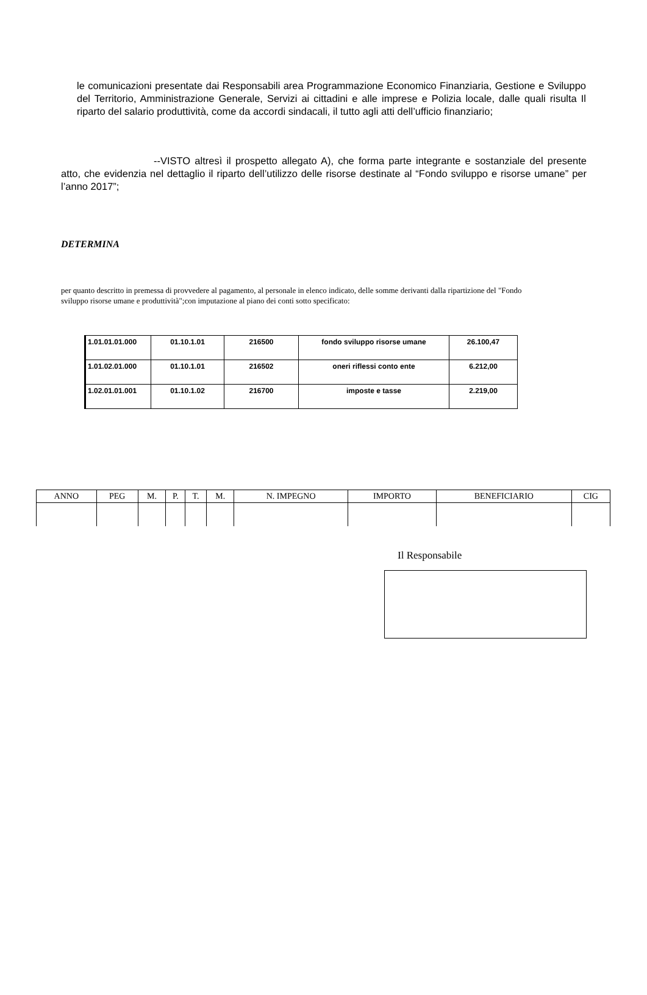le comunicazioni presentate dai Responsabili area Programmazione Economico Finanziaria, Gestione e Sviluppo del Territorio, Amministrazione Generale, Servizi ai cittadini e alle imprese e Polizia locale, dalle quali risulta Il riparto del salario produttività, come da accordi sindacali, il tutto agli atti dell’ufficio finanziario;
--VISTO altresì il prospetto allegato A), che forma parte integrante e sostanziale del presente atto, che evidenzia nel dettaglio il riparto dell’utilizzo delle risorse destinate al “Fondo sviluppo e risorse umane” per l’anno 2017”;
DETERMINA
per quanto descritto in premessa di provvedere al pagamento, al personale in elenco indicato, delle somme derivanti dalla ripartizione del "Fondo sviluppo risorse umane e produttività";con imputazione al piano dei conti sotto specificato:
| 1.01.01.01.000 | 01.10.1.01 | 216500 | fondo sviluppo risorse umane | 26.100,47 |
| 1.01.02.01.000 | 01.10.1.01 | 216502 | oneri riflessi conto ente | 6.212,00 |
| 1.02.01.01.001 | 01.10.1.02 | 216700 | imposte e tasse | 2.219,00 |
| ANNO | PEG | M. | P. | T. | M. | N. IMPEGNO | IMPORTO | BENEFICIARIO | CIG |
| --- | --- | --- | --- | --- | --- | --- | --- | --- | --- |
Il Responsabile